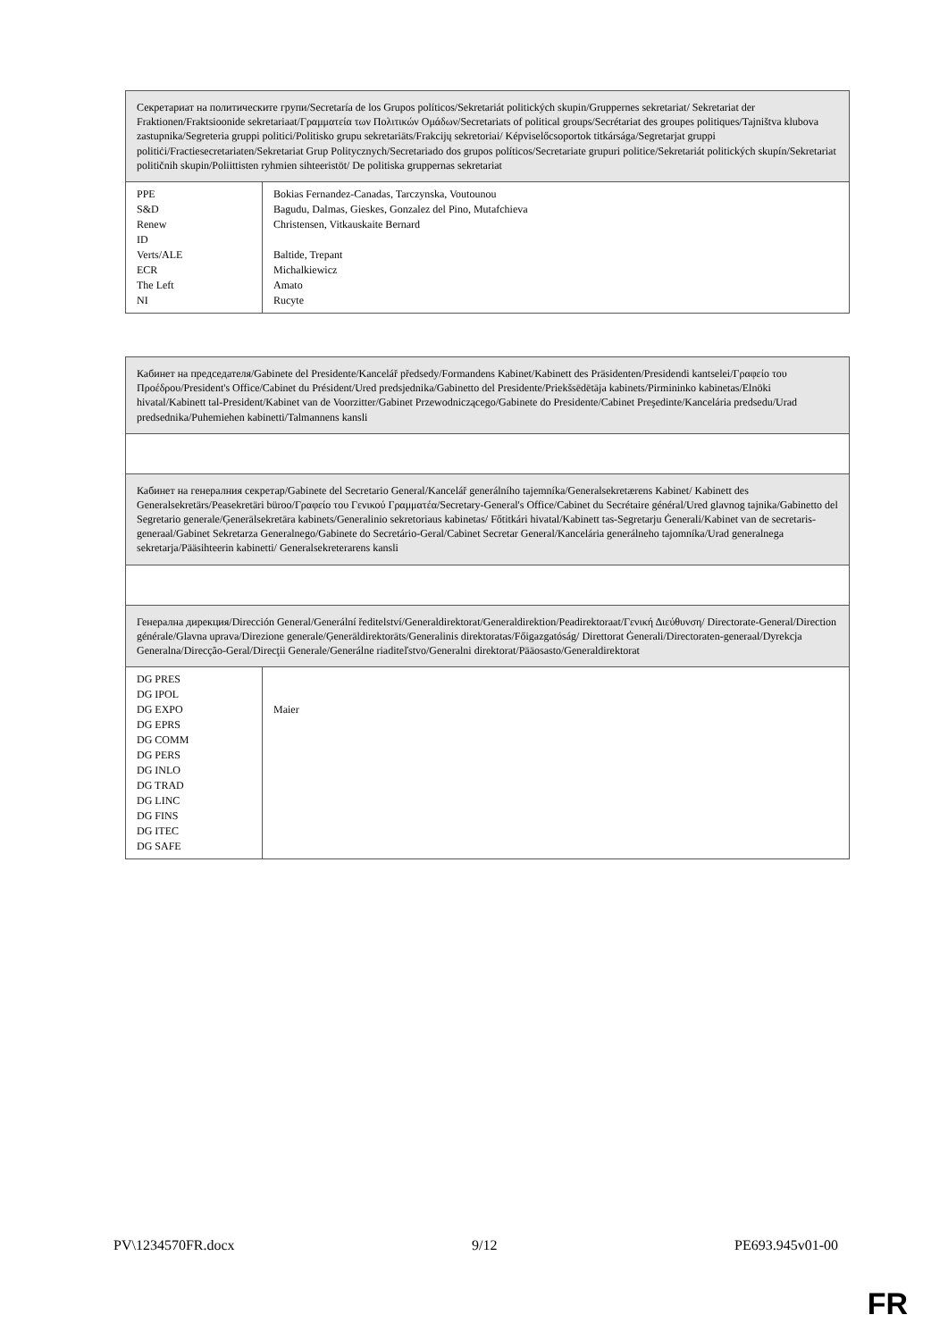| Секретариат на политическите групи/Secretaría de los Grupos políticos/Sekretariát politických skupin/Gruppernes sekretariat/ Sekretariat der Fraktionen/Fraktsioonide sekretariaat/Γραμματεία των Πολιτικών Ομάδων/Secretariats of political groups/Secrétariat des groupes politiques/Tajništva klubova zastupnika/Segreteria gruppi politici/Politisko grupu sekretariāts/Frakcijų sekretoriai/ Képviselőcsoportok titkársága/Segretarjat gruppi politiċi/Fractiesecretariaten/Sekretariat Grup Politycznych/Secretariado dos grupos políticos/Secretariate grupuri politice/Sekretariát politických skupín/Sekretariat političnih skupin/Poliittisten ryhmien sihteeristöt/ De politiska gruppernas sekretariat | |
| PPE S&D Renew ID Verts/ALE ECR The Left NI | Bokias Fernandez-Canadas, Tarczynska, Voutounou Bagudu, Dalmas, Gieskes, Gonzalez del Pino, Mutafchieva Christensen, Vitkauskaite Bernard Baltide, Trepant Michalkiewicz Amato Rucyte |
| Кабинет на председателя/Gabinete del Presidente/Kancelář předsedy/Formandens Kabinet/Kabinett des Präsidenten/Presidendi kantselei/Γραφείο του Προέδρου/President's Office/Cabinet du Président/Ured predsjednika/Gabinetto del Presidente/Priekšsēdētāja kabinets/Pirmininko kabinetas/Elnöki hivatal/Kabinett tal-President/Kabinet van de Voorzitter/Gabinet Przewodniczącego/Gabinete do Presidente/Cabinet Preşedinte/Kancelária predsedu/Urad predsednika/Puhemiehen kabinetti/Talmannens kansli | |
| Кабинет на генералния секретар/Gabinete del Secretario General/Kancelář generálního tajemníka/Generalsekretærens Kabinet/ Kabinett des Generalsekretärs/Peasekretäri büroo/Γραφείο του Γενικού Γραμματέα/Secretary-General's Office/Cabinet du Secrétaire général/Ured glavnog tajnika/Gabinetto del Segretario generale/Ģenerālsekretāra kabinets/Generalinio sekretoriaus kabinetas/ Főtitkári hivatal/Kabinett tas-Segretarju Ġenerali/Kabinet van de secretaris-generaal/Gabinet Sekretarza Generalnego/Gabinete do Secretário-Geral/Cabinet Secretar General/Kancelária generálneho tajomníka/Urad generalnega sekretarja/Pääsihteerin kabinetti/ Generalsekreterarens kansli | |
| Генерална дирекция/Dirección General/Generální ředitelství/Generaldirektorat/Generaldirektion/Peadirektoraat/Γενική Διεύθυνση/ Directorate-General/Direction générale/Glavna uprava/Direzione generale/Ģenerāldirektorāts/Generalinis direktoratas/Főigazgatóság/ Direttorat Ġenerali/Directoraten-generaal/Dyrekcja Generalna/Direcção-Geral/Direcţii Generale/Generálne riaditeľstvo/Generalni direktorat/Pääosasto/Generaldirektorat | |
| DG PRES DG IPOL DG EXPO DG EPRS DG COMM DG PERS DG INLO DG TRAD DG LINC DG FINS DG ITEC DG SAFE | Maier |
PV\1234570FR.docx 9/12 PE693.945v01-00
FR